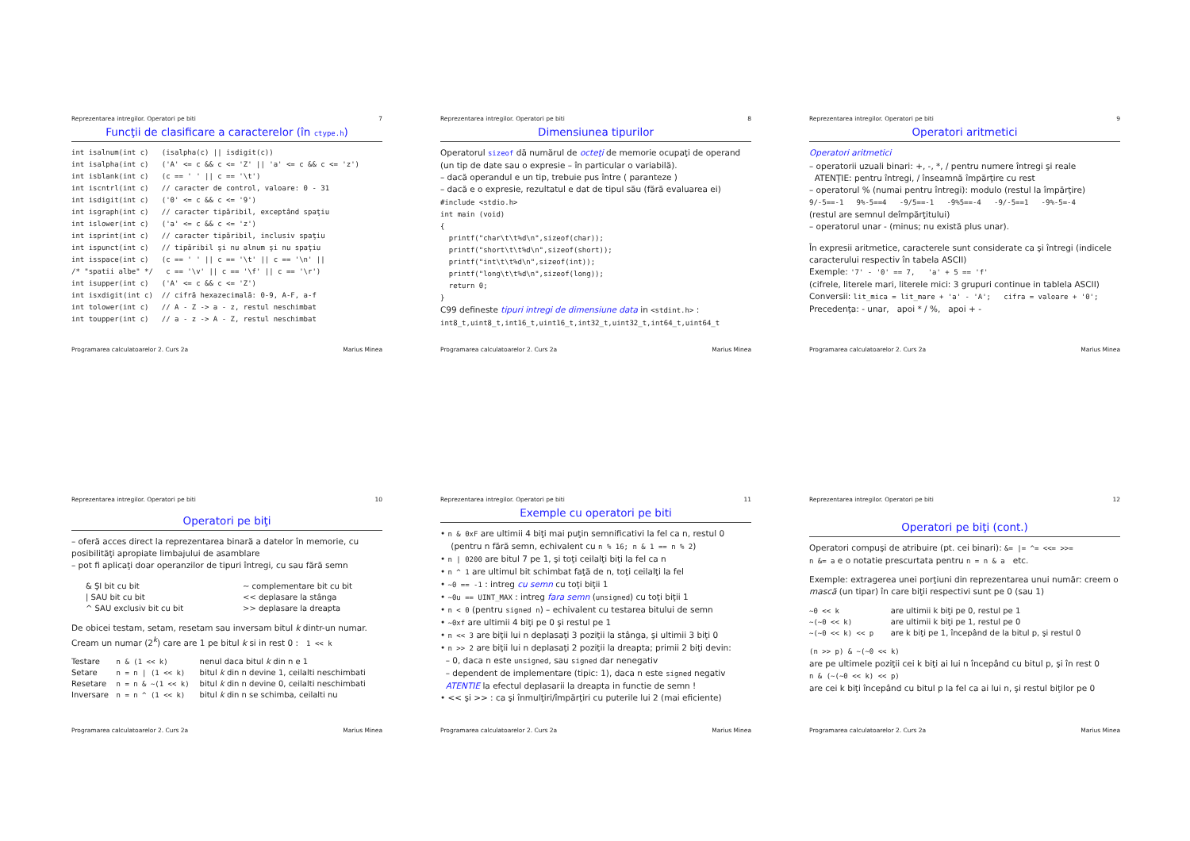Reprezentarea intregilor. Operatori pe biti 7
Funcţii de clasificare a caracterelor (în ctype.h)
int isalnum(int c)   (isalpha(c) || isdigit(c))
int isalpha(int c)   ('A' <= c && c <= 'Z' || 'a' <= c && c <= 'z')
int isblank(int c)   (c == ' ' || c == '\t')
int iscntrl(int c)   // caracter de control, valoare: 0 - 31
int isdigit(int c)   ('0' <= c && c <= '9')
int isgraph(int c)   // caracter tipăribil, exceptând spaţiu
int islower(int c)   ('a' <= c && c <= 'z')
int isprint(int c)   // caracter tipăribil, inclusiv spaţiu
int ispunct(int c)   // tipăribil şi nu alnum şi nu spaţiu
int isspace(int c)   (c == ' ' || c == '\t' || c == '\n' ||
/* "spatii albe" */   c == '\v' || c == '\f' || c == '\r')
int isupper(int c)   ('A' <= c && c <= 'Z')
int isxdigit(int c)  // cifră hexazecimală: 0-9, A-F, a-f
int tolower(int c)   // A - Z -> a - z, restul neschimbat
int toupper(int c)   // a - z -> A - Z, restul neschimbat
Programarea calculatoarelor 2. Curs 2a Marius Minea
Reprezentarea intregilor. Operatori pe biti 8
Dimensiunea tipurilor
Operatorul sizeof dă numărul de octeţi de memorie ocupaţi de operand (un tip de date sau o expresie – în particular o variabilă).
– dacă operandul e un tip, trebuie pus între ( paranteze )
– dacă e o expresie, rezultatul e dat de tipul său (fără evaluarea ei)
#include <stdio.h>
int main (void)
{
  printf("char\t\t%d\n",sizeof(char));
  printf("short\t\t%d\n",sizeof(short));
  printf("int\t\t%d\n",sizeof(int));
  printf("long\t\t%d\n",sizeof(long));
  return 0;
}
C99 defineste tipuri intregi de dimensiune data in <stdint.h> :
int8_t,uint8_t,int16_t,uint16_t,int32_t,uint32_t,int64_t,uint64_t
Programarea calculatoarelor 2. Curs 2a Marius Minea
Reprezentarea intregilor. Operatori pe biti 9
Operatori aritmetici
Operatori aritmetici
– operatorii uzuali binari: +, -, *, / pentru numere întregi şi reale
ATENŢIE: pentru întregi, / înseamnă împărţire cu rest
– operatorul % (numai pentru întregi): modulo (restul la împărţire)
9/-5==-1 9%-5==4 -9/5==-1 -9%5==-4 -9/-5==1 -9%-5=-4
(restul are semnul deîmpărţitului)
– operatorul unar - (minus; nu există plus unar).
În expresii aritmetice, caracterele sunt considerate ca şi întregi (indicele caracterului respectiv în tabela ASCII)
Exemple: '7' - '0' == 7, 'a' + 5 == 'f'
(cifrele, literele mari, literele mici: 3 grupuri continue in tablela ASCII)
Conversii: lit_mica = lit_mare + 'a' - 'A'; cifra = valoare + '0';
Precedenţa: - unar, apoi * / %, apoi + -
Programarea calculatoarelor 2. Curs 2a Marius Minea
Reprezentarea intregilor. Operatori pe biti 10
Operatori pe biţi
– oferă acces direct la reprezentarea binară a datelor în memorie, cu posibilităţi apropiate limbajului de asamblare
– pot fi aplicaţi doar operanzilor de tipuri întregi, cu sau fără semn
| & ŞI bit cu bit | ~ complementare bit cu bit |
| / SAU bit cu bit | << deplasare la stânga |
| ^ SAU exclusiv bit cu bit | >> deplasare la dreapta |
De obicei testam, setam, resetam sau inversam bitul k dintr-un numar.
Cream un numar (2<sup>k</sup>) care are 1 pe bitul k si in rest 0 : 1 << k
| Testare | n & (1 << k) | nenul daca bitul k din n e 1 |
| Setare | n = n / (1 << k) | bitul k din n devine 1, ceilalti neschimbati |
| Resetare | n = n & ~(1 << k) | bitul k din n devine 0, ceilalti neschimbati |
| Inversare | n = n ^ (1 << k) | bitul k din n se schimba, ceilalti nu |
Programarea calculatoarelor 2. Curs 2a Marius Minea
Reprezentarea intregilor. Operatori pe biti 11
Exemple cu operatori pe biti
• n & 0xF are ultimii 4 biţi mai puţin semnificativi la fel ca n, restul 0
(pentru n fără semn, echivalent cu n % 16; n & 1 == n % 2)
• n | 0200 are bitul 7 pe 1, şi toţi ceilalţi biţi la fel ca n
• n ^ 1 are ultimul bit schimbat faţă de n, toţi ceilalţi la fel
• ~0 == -1 : intreg cu semn cu toţi biţii 1
• ~0u == UINT_MAX : intreg fara semn (unsigned) cu toţi biţii 1
• n < 0 (pentru signed n) – echivalent cu testarea bitului de semn
• ~0xf are ultimii 4 biţi pe 0 şi restul pe 1
• n << 3 are biţii lui n deplasaţi 3 poziţii la stânga, şi ultimii 3 biţi 0
• n >> 2 are biţii lui n deplasaţi 2 poziţii la dreapta; primii 2 biţi devin:
– 0, daca n este unsigned, sau signed dar nenegativ
– dependent de implementare (tipic: 1), daca n este signed negativ
ATENTIE la efectul deplasarii la dreapta in functie de semn !
• << şi >> : ca şi înmulţiri/împărţiri cu puterile lui 2 (mai eficiente)
Programarea calculatoarelor 2. Curs 2a Marius Minea
Reprezentarea intregilor. Operatori pe biti 12
Operatori pe biţi (cont.)
Operatori compuşi de atribuire (pt. cei binari): &= |= ^= <<= >>=
n &= a e o notatie prescurtata pentru n = n & a etc.
Exemple: extragerea unei porţiuni din reprezentarea unui număr: creem o mască (un tipar) în care biţii respectivi sunt pe 0 (sau 1)
| ~0 << k | are ultimii k biţi pe 0, restul pe 1 |
| ~(~0 << k) | are ultimii k biţi pe 1, restul pe 0 |
| ~(~0 << k) << p | are k biţi pe 1, începând de la bitul p, şi restul 0 |
(n >> p) & ~(~0 << k)
are pe ultimele poziţii cei k biţi ai lui n începând cu bitul p, şi în rest 0
n & (~(~0 << k) << p)
are cei k biţi începând cu bitul p la fel ca ai lui n, şi restul biţilor pe 0
Programarea calculatoarelor 2. Curs 2a Marius Minea